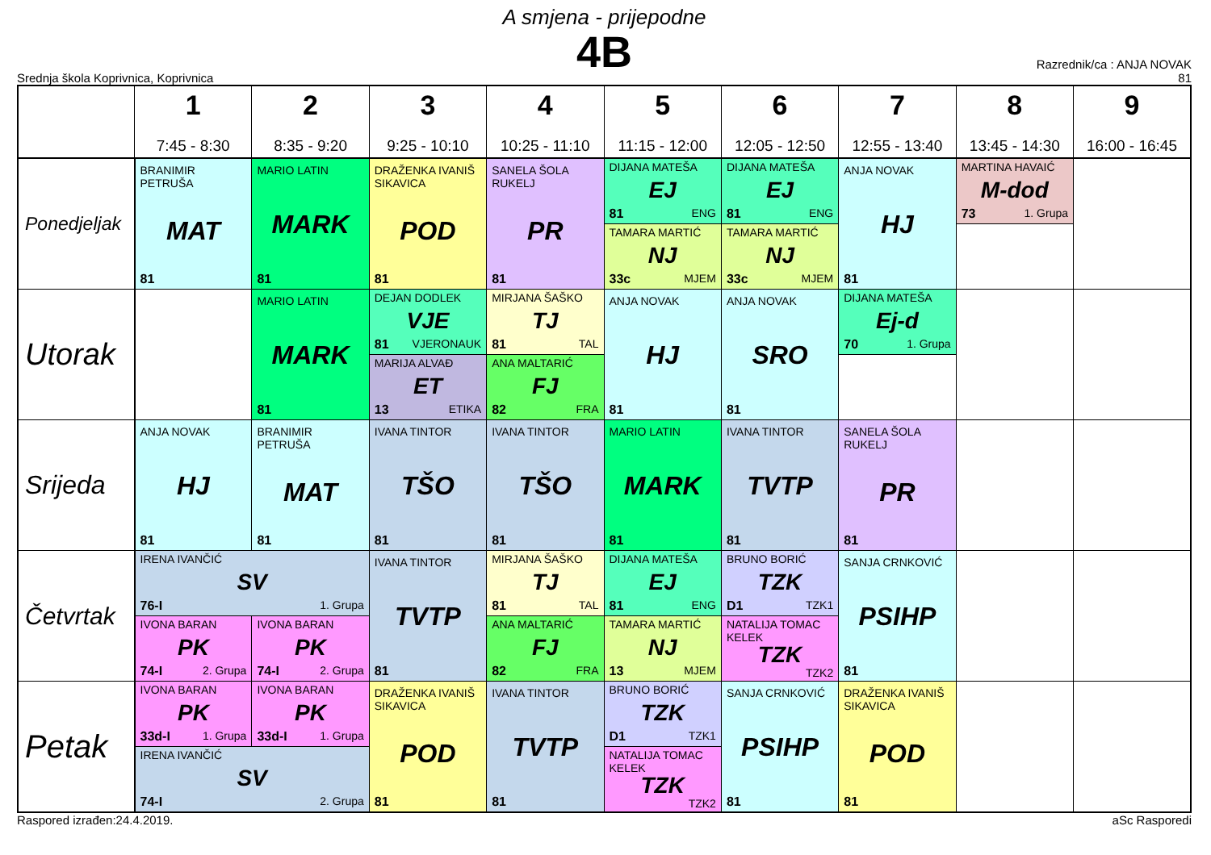A smjena - prijepodne
4B
Srednja škola Koprivnica, Koprivnica
Razrednik/ca : ANJA NOVAK
81
| | 1 7:45 - 8:30 | 2 8:35 - 9:20 | 3 9:25 - 10:10 | 4 10:25 - 11:10 | 5 11:15 - 12:00 | 6 12:05 - 12:50 | 7 12:55 - 13:40 | 8 13:45 - 14:30 | 9 16:00 - 16:45 |
| --- | --- | --- | --- | --- | --- | --- | --- | --- | --- |
| Ponedjeljak | BRANIMIR PETRUŠA MAT 81 | MARIO LATIN MARK 81 | DRAŽENKA IVANIŠ SIKAVICA POD 81 | SANELA ŠOLA RUKELJ PR 81 | DIJANA MATEŠA EJ 81 ENG | DIJANA MATEŠA EJ 81 ENG | ANJA NOVAK HJ 81 | MARTINA HAVAIĆ M-dod 73 1. Grupa | |
| | | | | | TAMARA MARTIĆ NJ 33c MJEM | TAMARA MARTIĆ NJ 33c MJEM | | | |
| Utorak | | MARIO LATIN MARK 81 | DEJAN DODLEK VJE 81 VJERONAUK | MIRJANA ŠAŠKO TJ 81 TAL | ANJA NOVAK HJ 81 | ANJA NOVAK SRO 81 | DIJANA MATEŠA Ej-d 70 1. Grupa | | |
| | | | MARIJA ALVAĐ ET 13 ETIKA | ANA MALTARIĆ FJ 82 FRA | | | | | |
| Srijeda | ANJA NOVAK HJ 81 | BRANIMIR PETRUŠA MAT 81 | IVANA TINTOR TŠO 81 | IVANA TINTOR TŠO 81 | MARIO LATIN MARK 81 | IVANA TINTOR TVTP 81 | SANELA ŠOLA RUKELJ PR 81 | | |
| Četvrtak | IRENA IVANČIĆ SV 76-I 1. Grupa | | IVANA TINTOR TVTP 81 | MIRJANA ŠAŠKO TJ 81 TAL | DIJANA MATEŠA EJ 81 ENG | BRUNO BORIĆ TZK D1 TZK1 | SANJA CRNKOVIĆ PSIHP 81 | | |
| | IVONA BARAN PK 74-I 2. Grupa | IVONA BARAN PK 74-I 2. Grupa | | ANA MALTARIĆ FJ 82 FRA | TAMARA MARTIĆ NJ 13 MJEM | NATALIJA TOMAC KELEK TZK TZK2 | | | |
| Petak | IVONA BARAN PK 33d-I 1. Grupa | IVONA BARAN PK 33d-I 1. Grupa | DRAŽENKA IVANIŠ SIKAVICA POD 81 | IVANA TINTOR TVTP 81 | BRUNO BORIĆ TZK D1 TZK1 | SANJA CRNKOVIĆ PSIHP 81 | DRAŽENKA IVANIŠ SIKAVICA POD 81 | | |
| | IRENA IVANČIĆ SV 74-I 2. Grupa | | | | NATALIJA TOMAC KELEK TZK TZK2 | | | | |
Raspored izrađen:24.4.2019. aSc Rasporedi